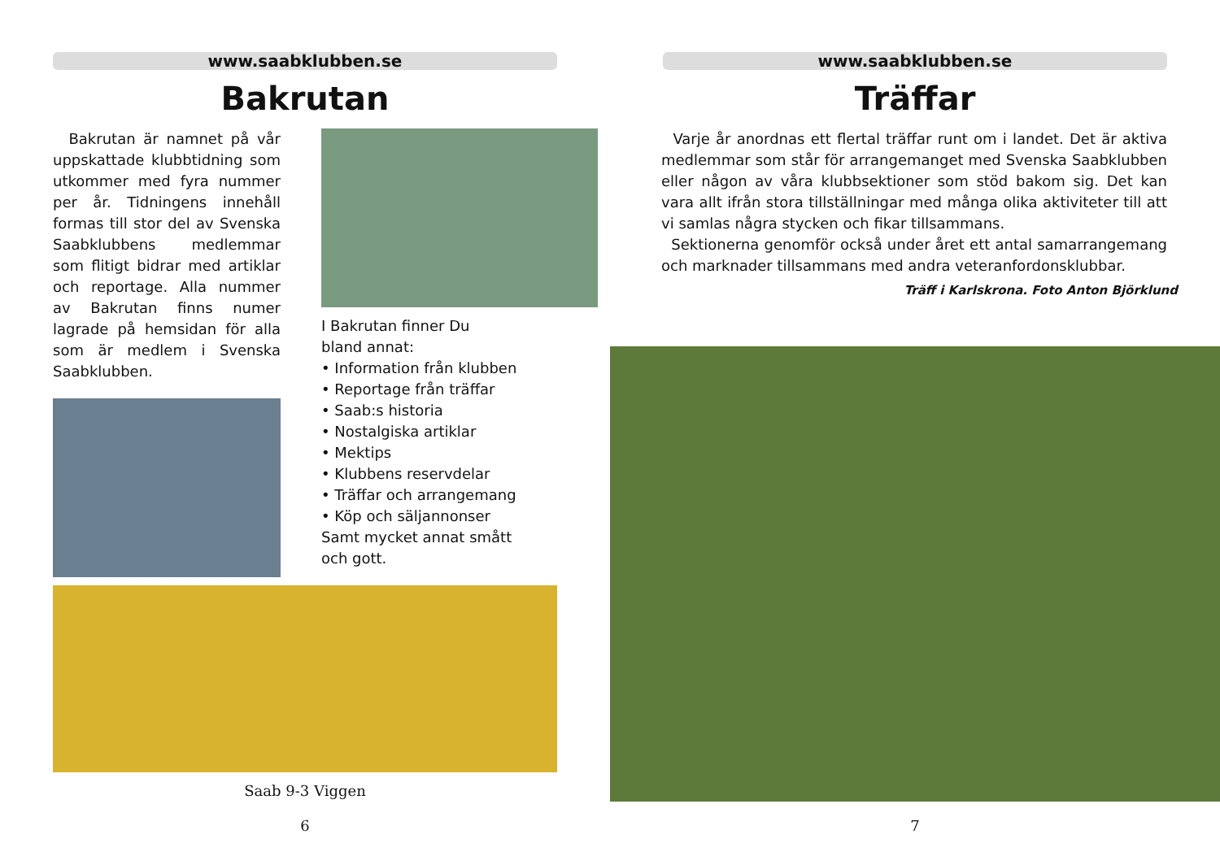www.saabklubben.se
Bakrutan
Bakrutan är namnet på vår uppskattade klubbtidning som utkommer med fyra nummer per år. Tidningens innehåll formas till stor del av Svenska Saabklubbens medlemmar som flitigt bidrar med artiklar och reportage. Alla nummer av Bakrutan finns numer lagrade på hemsidan för alla som är medlem i Svenska Saabklubben.
I Bakrutan finner Du
bland annat:
• Information från klubben
• Reportage från träffar
• Saab:s historia
• Nostalgiska artiklar
• Mektips
• Klubbens reservdelar
• Träffar och arrangemang
• Köp och säljannonser
Samt mycket annat smått
och gott.
Saab 9-3 Viggen
6
www.saabklubben.se
Träffar
Varje år anordnas ett flertal träffar runt om i landet. Det är aktiva medlemmar som står för arrangemanget med Svenska Saabklubben eller någon av våra klubbsektioner som stöd bakom sig. Det kan vara allt ifrån stora tillställningar med många olika aktiviteter till att vi samlas några stycken och fikar tillsammans.
Sektionerna genomför också under året ett antal samarrangemang och marknader tillsammans med andra veteranfordonsklubbar.
Träff i Karlskrona. Foto Anton Björklund
7